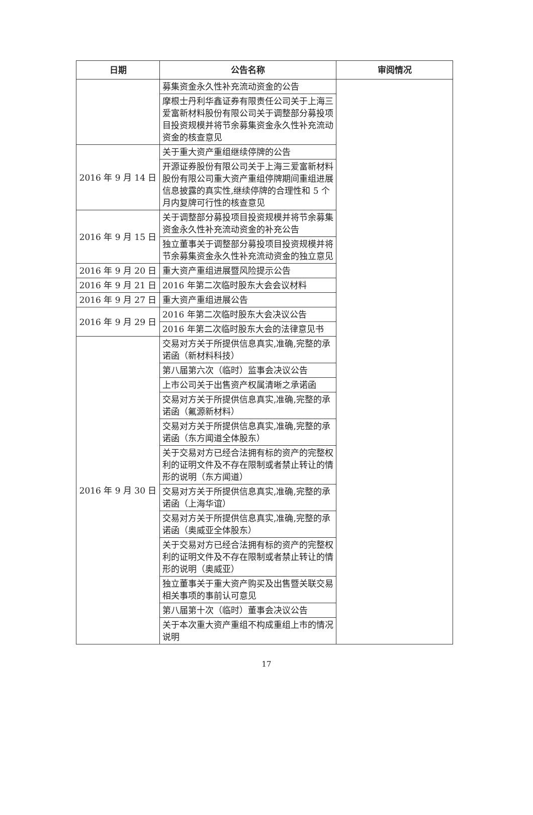| 日期 | 公告名称 | 审阅情况 |
| --- | --- | --- |
| | 募集资金永久性补充流动资金的公告 | |
| | 摩根士丹利华鑫证券有限责任公司关于上海三爱富新材料股份有限公司关于调整部分募投项目投资规模并将节余募集资金永久性补充流动资金的核查意见 | |
| 2016 年 9 月 14 日 | 关于重大资产重组继续停牌的公告 | |
| | 开源证券股份有限公司关于上海三爱富新材料股份有限公司重大资产重组停牌期间重组进展信息披露的真实性,继续停牌的合理性和 5 个月内复牌可行性的核查意见 | |
| 2016 年 9 月 15 日 | 关于调整部分募投项目投资规模并将节余募集资金永久性补充流动资金的补充公告 | |
| | 独立董事关于调整部分募投项目投资规模并将节余募集资金永久性补充流动资金的独立意见 | |
| 2016 年 9 月 20 日 | 重大资产重组进展暨风险提示公告 | |
| 2016 年 9 月 21 日 | 2016 年第二次临时股东大会会议材料 | |
| 2016 年 9 月 27 日 | 重大资产重组进展公告 | |
| 2016 年 9 月 29 日 | 2016 年第二次临时股东大会决议公告 | |
| | 2016 年第二次临时股东大会的法律意见书 | |
| 2016 年 9 月 30 日 | 交易对方关于所提供信息真实,准确,完整的承诺函（新材料科技） | |
| | 第八届第六次（临时）监事会决议公告 | |
| | 上市公司关于出售资产权属清晰之承诺函 | |
| | 交易对方关于所提供信息真实,准确,完整的承诺函（氟源新材料） | |
| | 交易对方关于所提供信息真实,准确,完整的承诺函（东方闻道全体股东） | |
| | 关于交易对方已经合法拥有标的资产的完整权利的证明文件及不存在限制或者禁止转让的情形的说明（东方闻道） | |
| | 交易对方关于所提供信息真实,准确,完整的承诺函（上海华谊） | |
| | 交易对方关于所提供信息真实,准确,完整的承诺函（奥威亚全体股东） | |
| | 关于交易对方已经合法拥有标的资产的完整权利的证明文件及不存在限制或者禁止转让的情形的说明（奥威亚） | |
| | 独立董事关于重大资产购买及出售暨关联交易相关事项的事前认可意见 | |
| | 第八届第十次（临时）董事会决议公告 | |
| | 关于本次重大资产重组不构成重组上市的情况说明 | |
17